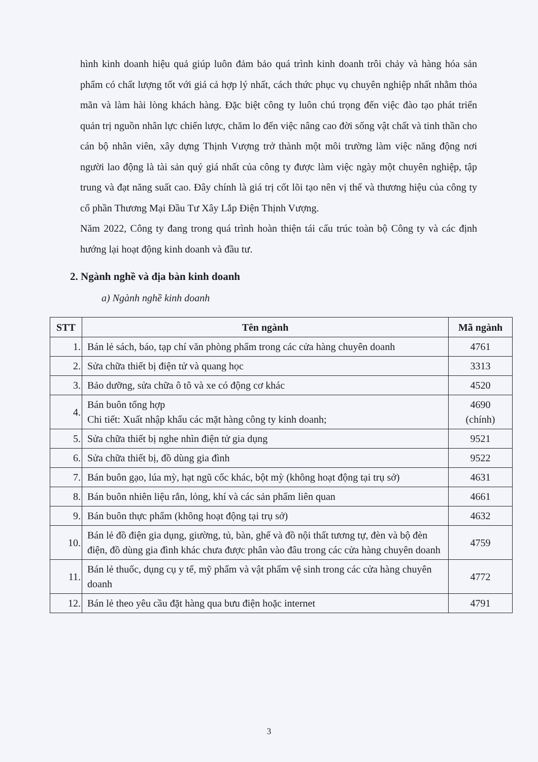hình kinh doanh hiệu quả giúp luôn đảm bảo quá trình kinh doanh trôi chảy và hàng hóa sản phẩm có chất lượng tốt với giá cả hợp lý nhất, cách thức phục vụ chuyên nghiệp nhất nhằm thỏa mãn và làm hài lòng khách hàng. Đặc biệt công ty luôn chú trọng đến việc đào tạo phát triển quản trị nguồn nhân lực chiến lược, chăm lo đến việc nâng cao đời sống vật chất và tinh thần cho cán bộ nhân viên, xây dựng Thịnh Vượng trở thành một môi trường làm việc năng động nơi người lao động là tài sản quý giá nhất của công ty được làm việc ngày một chuyên nghiệp, tập trung và đạt năng suất cao. Đây chính là giá trị cốt lõi tạo nên vị thế và thương hiệu của công ty cổ phần Thương Mại Đầu Tư Xây Lắp Điện Thịnh Vượng.
Năm 2022, Công ty đang trong quá trình hoàn thiện tái cấu trúc toàn bộ Công ty và các định hướng lại hoạt động kinh doanh và đầu tư.
2. Ngành nghề và địa bàn kinh doanh
a) Ngành nghề kinh doanh
| STT | Tên ngành | Mã ngành |
| --- | --- | --- |
| 1. | Bán lẻ sách, báo, tạp chí văn phòng phẩm trong các cửa hàng chuyên doanh | 4761 |
| 2. | Sửa chữa thiết bị điện tử và quang học | 3313 |
| 3. | Bảo dưỡng, sửa chữa ô tô và xe có động cơ khác | 4520 |
| 4. | Bán buôn tổng hợp Chi tiết: Xuất nhập khẩu các mặt hàng công ty kinh doanh; | 4690 (chính) |
| 5. | Sửa chữa thiết bị nghe nhìn điện tử gia dụng | 9521 |
| 6. | Sửa chữa thiết bị, đồ dùng gia đình | 9522 |
| 7. | Bán buôn gạo, lúa mỳ, hạt ngũ cốc khác, bột mỳ (không hoạt động tại trụ sở) | 4631 |
| 8. | Bán buôn nhiên liệu rắn, lỏng, khí và các sản phẩm liên quan | 4661 |
| 9. | Bán buôn thực phẩm (không hoạt động tại trụ sở) | 4632 |
| 10. | Bán lẻ đồ điện gia dụng, giường, tủ, bàn, ghế và đồ nội thất tương tự, đèn và bộ đèn điện, đồ dùng gia đình khác chưa được phân vào đâu trong các cửa hàng chuyên doanh | 4759 |
| 11. | Bán lẻ thuốc, dụng cụ y tế, mỹ phẩm và vật phẩm vệ sinh trong các cửa hàng chuyên doanh | 4772 |
| 12. | Bán lẻ theo yêu cầu đặt hàng qua bưu điện hoặc internet | 4791 |
3